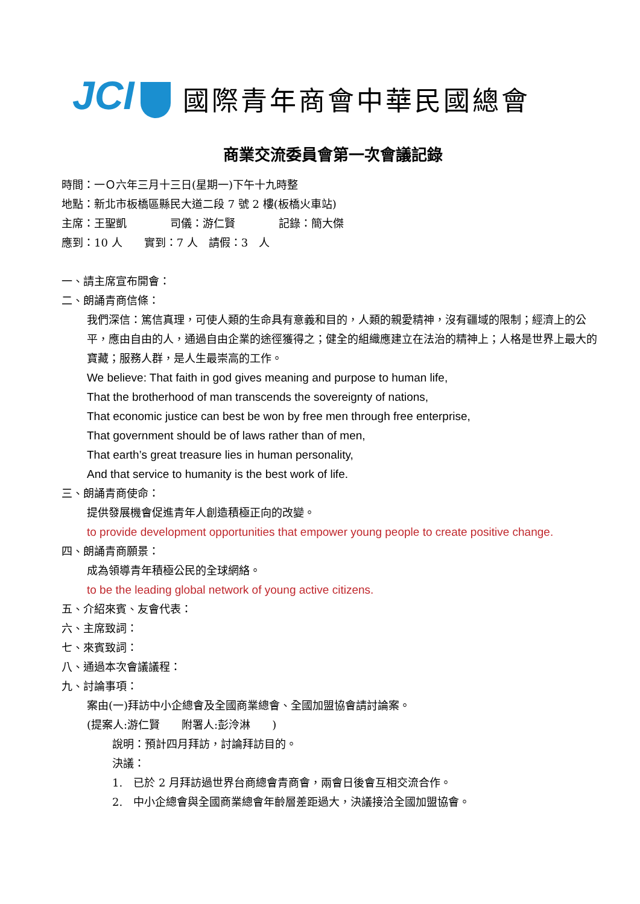JCI
國際青年商會中華民國總會
商業交流委員會第一次會議記錄
時間：一Ｏ六年三月十三日(星期一)下午十九時整
地點：新北市板橋區縣民大道二段 7 號 2 樓(板橋火車站)
主席：王聖凱　　　　司儀：游仁賢　　　　記錄：簡大傑
應到：10 人　　實到：7 人　請假：3　人
一、請主席宣布開會：
二、朗誦青商信條：
我們深信：篤信真理，可使人類的生命具有意義和目的，人類的親愛精神，沒有疆域的限制；經濟上的公平，應由自由的人，通過自由企業的途徑獲得之；健全的組織應建立在法治的精神上；人格是世界上最大的寶藏；服務人群，是人生最崇高的工作。
We believe: That faith in god gives meaning and purpose to human life,
That the brotherhood of man transcends the sovereignty of nations,
That economic justice can best be won by free men through free enterprise,
That government should be of laws rather than of men,
That earth’s great treasure lies in human personality,
And that service to humanity is the best work of life.
三、朗誦青商使命：
提供發展機會促進青年人創造積極正向的改變。
to provide development opportunities that empower young people to create positive change.
四、朗誦青商願景：
成為領導青年積極公民的全球網絡。
to be the leading global network of young active citizens.
五、介紹來賓、友會代表：
六、主席致詞：
七、來賓致詞：
八、通過本次會議議程：
九、討論事項：
案由(一)拜訪中小企總會及全國商業總會、全國加盟協會請討論案。
(提案人:游仁賢　　附署人:彭泠淋　　)
說明：預計四月拜訪，討論拜訪目的。
決議：
1.　已於 2 月拜訪過世界台商總會青商會，兩會日後會互相交流合作。
2.　中小企總會與全國商業總會年齡層差距過大，決議接洽全國加盟協會。